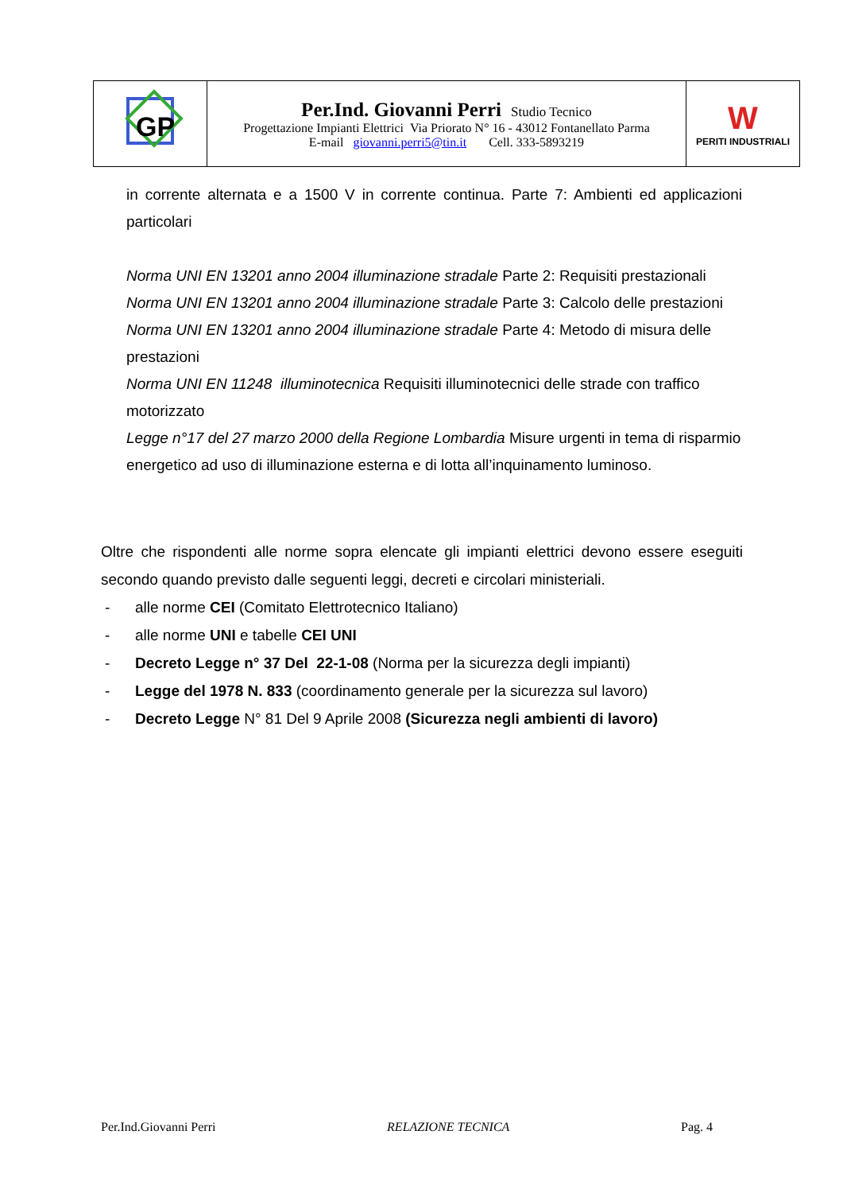| GP | Per.Ind. Giovanni Perri Studio Tecnico Progettazione Impianti Elettrici Via Priorato N° 16 - 43012 Fontanellato Parma E-mail giovanni.perri5@tin.it Cell. 333-5893219 | W PERITI INDUSTRIALI |
in corrente alternata e a 1500 V in corrente continua. Parte 7: Ambienti ed applicazioni particolari
Norma UNI EN 13201 anno 2004 illuminazione stradale Parte 2: Requisiti prestazionali
Norma UNI EN 13201 anno 2004 illuminazione stradale Parte 3: Calcolo delle prestazioni
Norma UNI EN 13201 anno 2004 illuminazione stradale Parte 4: Metodo di misura delle prestazioni
Norma UNI EN 11248 illuminotecnica Requisiti illuminotecnici delle strade con traffico motorizzato
Legge n°17 del 27 marzo 2000 della Regione Lombardia Misure urgenti in tema di risparmio energetico ad uso di illuminazione esterna e di lotta all’inquinamento luminoso.
Oltre che rispondenti alle norme sopra elencate gli impianti elettrici devono essere eseguiti secondo quando previsto dalle seguenti leggi, decreti e circolari ministeriali.
- alle norme CEI (Comitato Elettrotecnico Italiano)
- alle norme UNI e tabelle CEI UNI
- Decreto Legge n° 37 Del 22-1-08 (Norma per la sicurezza degli impianti)
- Legge del 1978 N. 833 (coordinamento generale per la sicurezza sul lavoro)
- Decreto Legge N° 81 Del 9 Aprile 2008 (Sicurezza negli ambienti di lavoro)
Per.Ind.Giovanni Perri RELAZIONE TECNICA Pag. 4